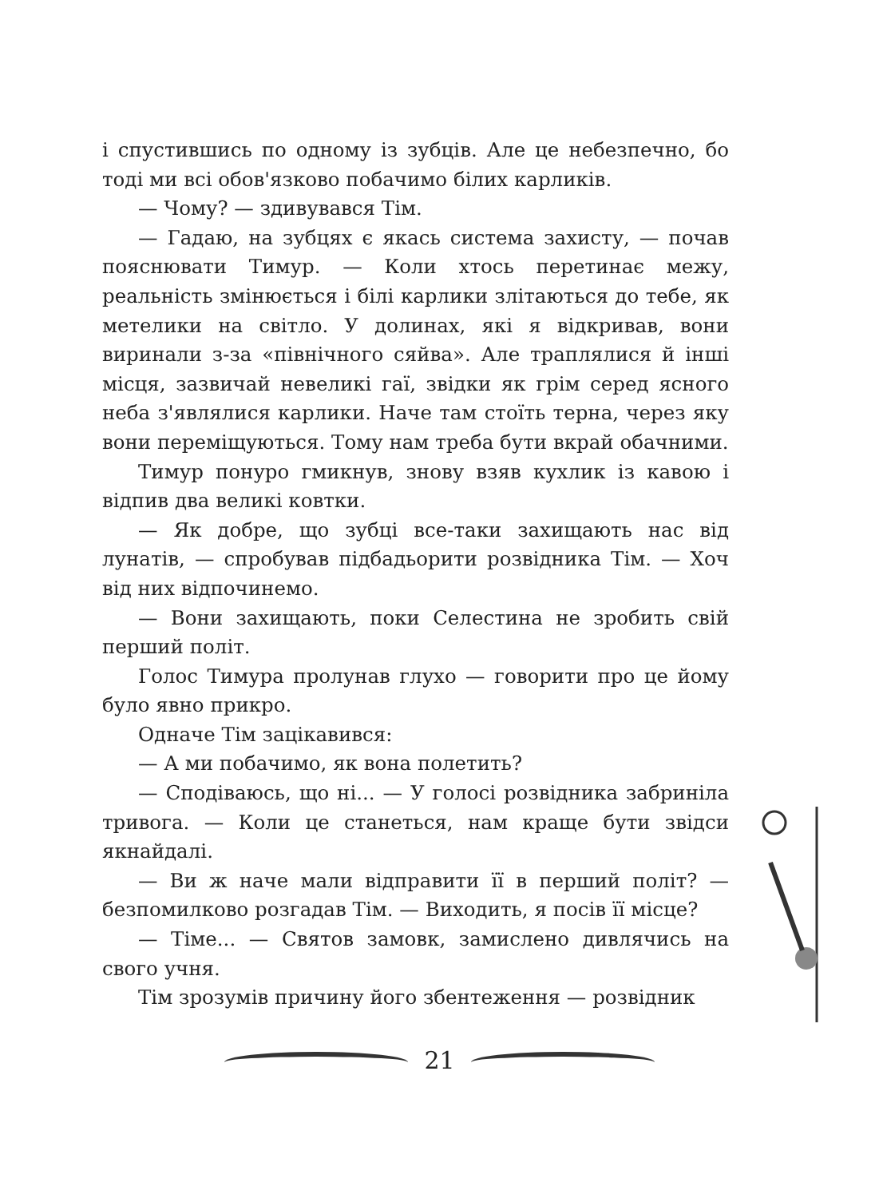і спустившись по одному із зубців. Але це небезпечно, бо тоді ми всі обов'язково побачимо білих карликів.
— Чому? — здивувався Тім.
— Гадаю, на зубцях є якась система захисту, — почав пояснювати Тимур. — Коли хтось перетинає межу, реальність змінюється і білі карлики злітаються до тебе, як метелики на світло. У долинах, які я відкривав, вони виринали з-за «північного сяйва». Але траплялися й інші місця, зазвичай невеликі гаї, звідки як грім серед ясного неба з'являлися карлики. Наче там стоїть терна, через яку вони переміщуються. Тому нам треба бути вкрай обачними.
Тимур понуро гмикнув, знову взяв кухлик із кавою і відпив два великі ковтки.
— Як добре, що зубці все-таки захищають нас від лунатів, — спробував підбадьорити розвідника Тім. — Хоч від них відпочинемо.
— Вони захищають, поки Селестина не зробить свій перший політ.
Голос Тимура пролунав глухо — говорити про це йому було явно прикро.
Одначе Тім зацікавився:
— А ми побачимо, як вона полетить?
— Сподіваюсь, що ні... — У голосі розвідника забриніла тривога. — Коли це станеться, нам краще бути звідси якнайдалі.
— Ви ж наче мали відправити її в перший політ? — безпомилково розгадав Тім. — Виходить, я посів її місце?
— Тіме... — Святов замовк, замислено дивлячись на свого учня.
Тім зрозумів причину його збентеження — розвідник
21